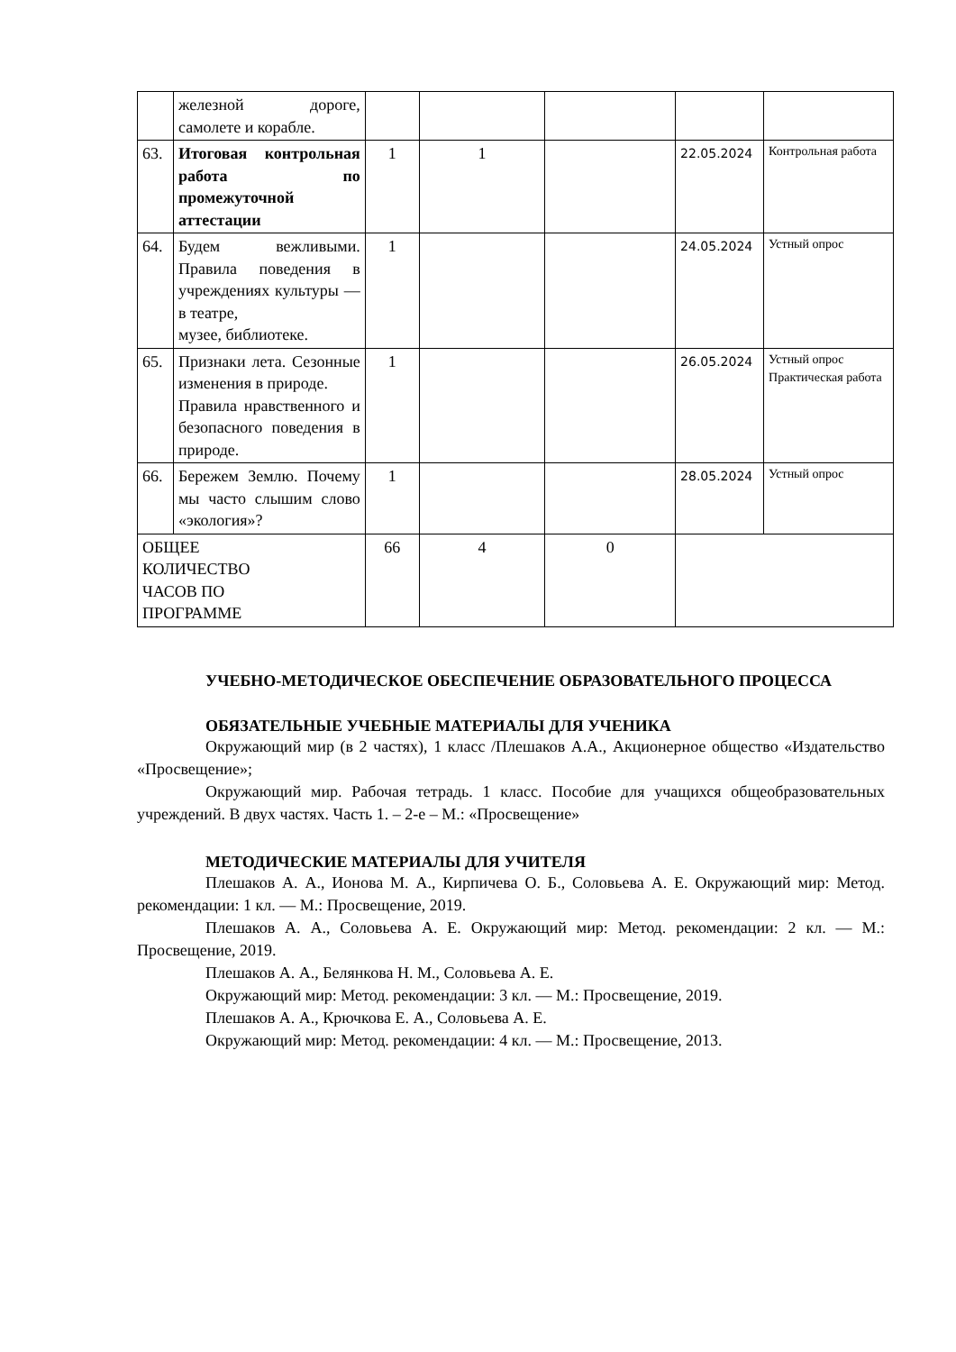| | железной дороге, самолете и корабле. | | | | | |
| 63. | Итоговая контрольная работа по промежуточной аттестации | 1 | 1 | | 22.05.2024 | Контрольная работа |
| 64. | Будем вежливыми. Правила поведения в учреждениях культуры — в театре, музее, библиотеке. | 1 | | | 24.05.2024 | Устный опрос |
| 65. | Признаки лета. Сезонные изменения в природе. Правила нравственного и безопасного поведения в природе. | 1 | | | 26.05.2024 | Устный опрос Практическая работа |
| 66. | Бережем Землю. Почему мы часто слышим слово «экология»? | 1 | | | 28.05.2024 | Устный опрос |
| ОБЩЕЕ КОЛИЧЕСТВО ЧАСОВ ПО ПРОГРАММЕ | | 66 | 4 | 0 | | |
УЧЕБНО-МЕТОДИЧЕСКОЕ ОБЕСПЕЧЕНИЕ ОБРАЗОВАТЕЛЬНОГО ПРОЦЕССА
ОБЯЗАТЕЛЬНЫЕ УЧЕБНЫЕ МАТЕРИАЛЫ ДЛЯ УЧЕНИКА
Окружающий мир (в 2 частях), 1 класс /Плешаков А.А., Акционерное общество «Издательство «Просвещение»;
Окружающий мир. Рабочая тетрадь. 1 класс. Пособие для учащихся общеобразовательных учреждений. В двух частях. Часть 1. – 2-е – М.: «Просвещение»
МЕТОДИЧЕСКИЕ МАТЕРИАЛЫ ДЛЯ УЧИТЕЛЯ
Плешаков А. А., Ионова М. А., Кирпичева О. Б., Соловьева А. Е. Окружающий мир: Метод. рекомендации: 1 кл. — М.: Просвещение, 2019.
Плешаков А. А., Соловьева А. Е. Окружающий мир: Метод. рекомендации: 2 кл. — М.: Просвещение, 2019.
Плешаков А. А., Белянкова Н. М., Соловьева А. Е.
Окружающий мир: Метод. рекомендации: 3 кл. — М.: Просвещение, 2019.
Плешаков А. А., Крючкова Е. А., Соловьева А. Е.
Окружающий мир: Метод. рекомендации: 4 кл. — М.: Просвещение, 2013.